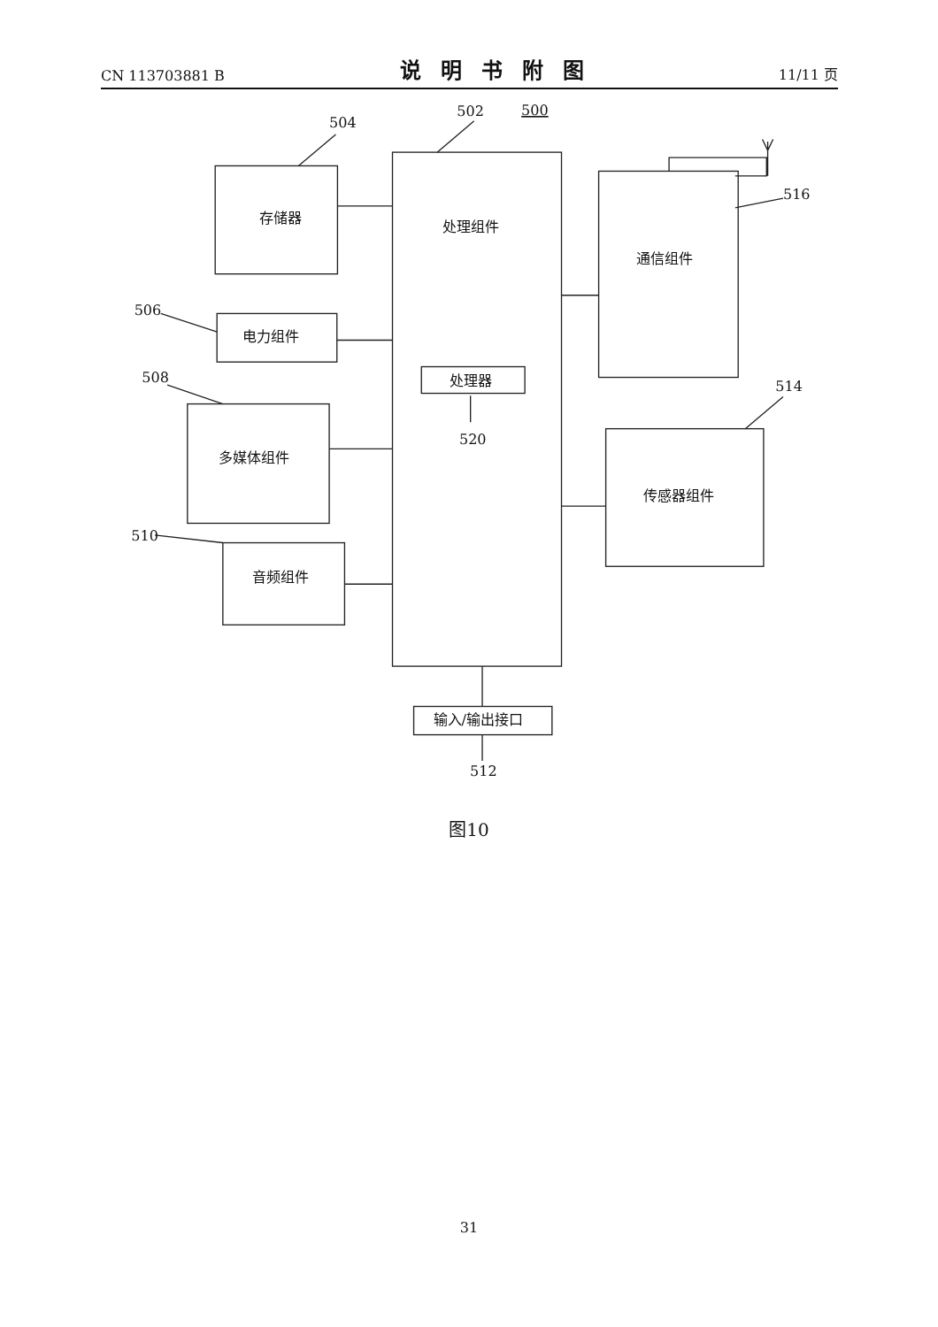CN 113703881 B 说明书附图 11/11 页
504
502
500
506
508
510
516
514
520
512
存储器
处理组件
电力组件
处理器
多媒体组件
音频组件
通信组件
传感器组件
输入/输出接口
图10
31